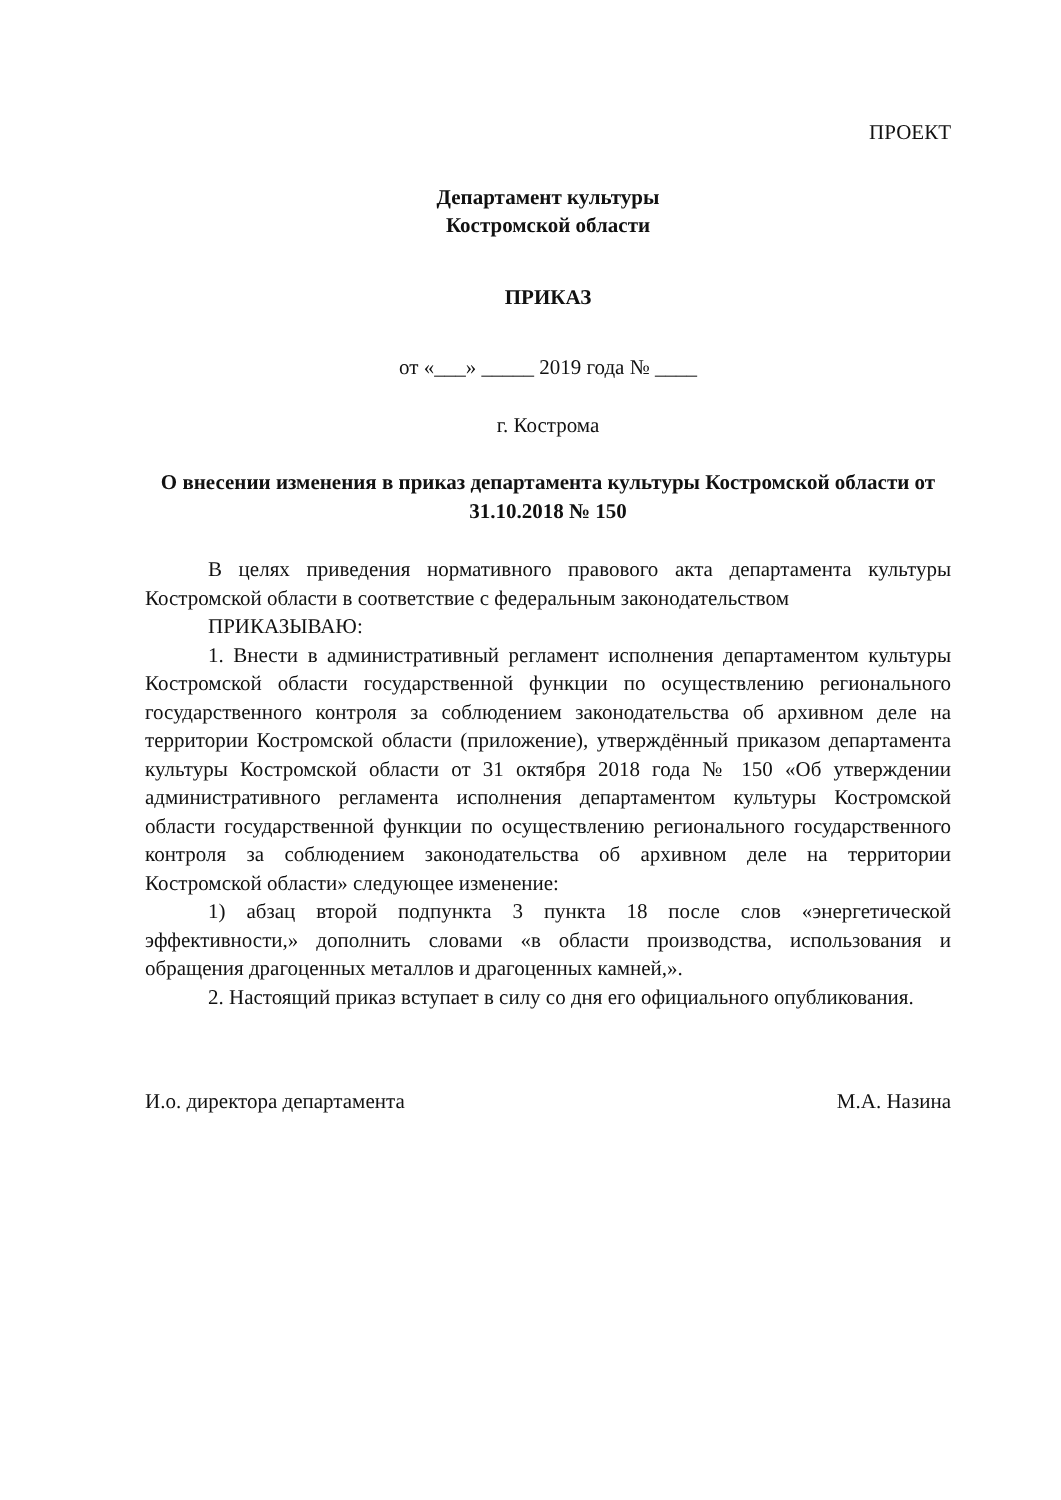ПРОЕКТ
Департамент культуры
Костромской области
ПРИКАЗ
от «___» _____ 2019 года № ____
г. Кострома
О внесении изменения в приказ департамента культуры Костромской области от 31.10.2018 № 150
В целях приведения нормативного правового акта департамента культуры Костромской области в соответствие с федеральным законодательством
ПРИКАЗЫВАЮ:
1. Внести в административный регламент исполнения департаментом культуры Костромской области государственной функции по осуществлению регионального государственного контроля за соблюдением законодательства об архивном деле на территории Костромской области (приложение), утверждённый приказом департамента культуры Костромской области от 31 октября 2018 года № 150 «Об утверждении административного регламента исполнения департаментом культуры Костромской области государственной функции по осуществлению регионального государственного контроля за соблюдением законодательства об архивном деле на территории Костромской области» следующее изменение:
1) абзац второй подпункта 3 пункта 18 после слов «энергетической эффективности,» дополнить словами «в области производства, использования и обращения драгоценных металлов и драгоценных камней,».
2. Настоящий приказ вступает в силу со дня его официального опубликования.
И.о. директора департамента М.А. Назина